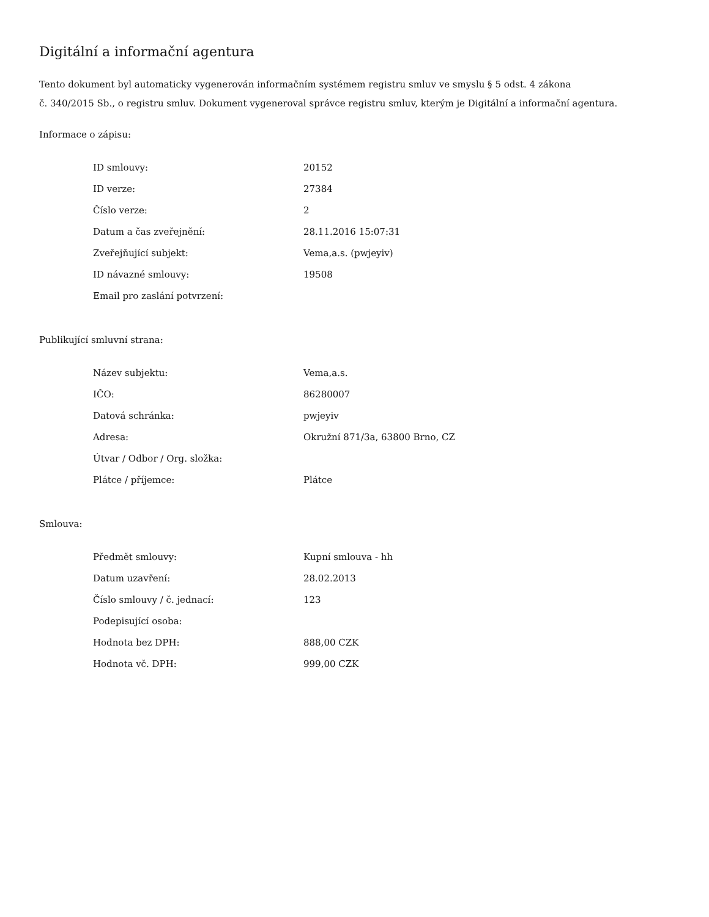Digitální a informační agentura
Tento dokument byl automaticky vygenerován informačním systémem registru smluv ve smyslu § 5 odst. 4 zákona
č. 340/2015 Sb., o registru smluv. Dokument vygeneroval správce registru smluv, kterým je Digitální a informační agentura.
Informace o zápisu:
| ID smlouvy: | 20152 |
| ID verze: | 27384 |
| Číslo verze: | 2 |
| Datum a čas zveřejnění: | 28.11.2016 15:07:31 |
| Zveřejňující subjekt: | Vema,a.s. (pwjeyiv) |
| ID návazné smlouvy: | 19508 |
| Email pro zaslání potvrzení: | |
Publikující smluvní strana:
| Název subjektu: | Vema,a.s. |
| IČO: | 86280007 |
| Datová schránka: | pwjeyiv |
| Adresa: | Okružní 871/3a, 63800 Brno, CZ |
| Útvar / Odbor / Org. složka: | |
| Plátce / příjemce: | Plátce |
Smlouva:
| Předmět smlouvy: | Kupní smlouva - hh |
| Datum uzavření: | 28.02.2013 |
| Číslo smlouvy / č. jednací: | 123 |
| Podepisující osoba: | |
| Hodnota bez DPH: | 888,00 CZK |
| Hodnota vč. DPH: | 999,00 CZK |